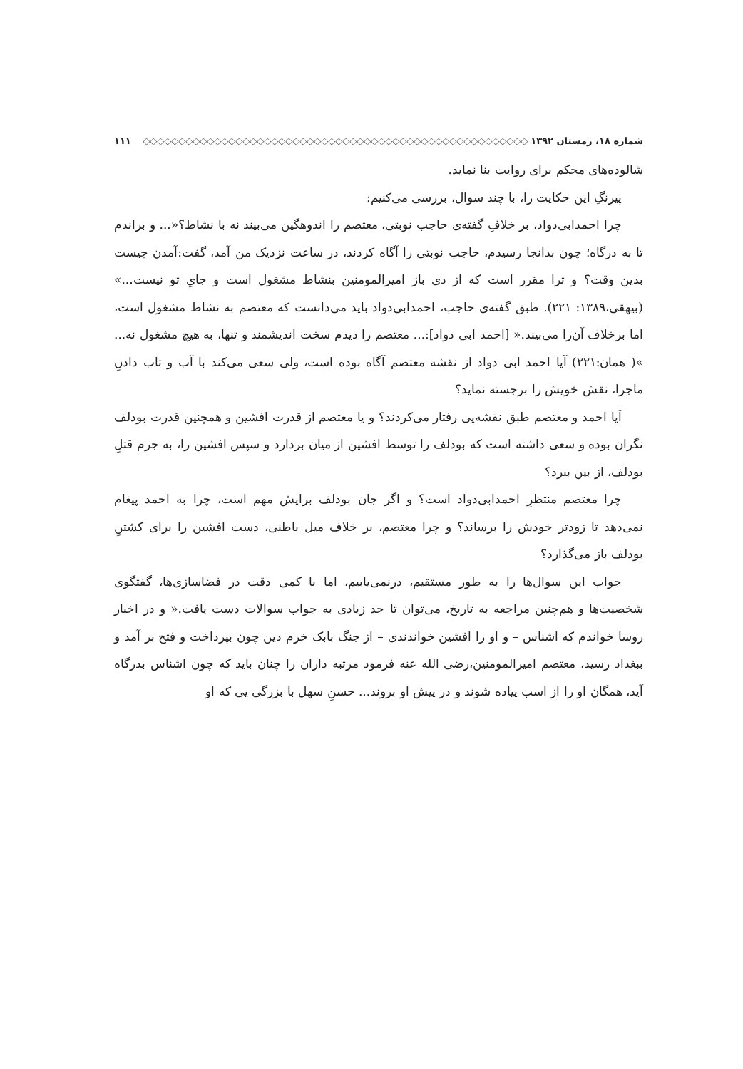شماره ۱۸، زمستان ۱۳۹۲ ◇◇◇◇◇◇◇◇◇◇◇◇◇◇◇◇◇◇◇◇◇◇◇◇◇◇◇◇◇◇◇◇◇◇◇◇◇◇◇◇◇◇◇◇◇◇◇◇◇◇◇◇◇◇ ۱۱۱
شالوده‌های محکم برای روایت بنا نماید.
پیرنگِ این حکایت را، با چند سوال، بررسی می‌کنیم:
چرا احمدابی‌دواد، بر خلافِ گفته‌ی حاجب نوبتی، معتصم را اندوهگین می‌بیند نه با نشاط؟«... و براندم تا به درگاه؛ چون بدانجا رسیدم، حاجب نوبتی را آگاه کردند، در ساعت نزدیک من آمد، گفت:آمدن چیست بدین وقت؟ و ترا مقرر است که از دی باز امیرالمومنین بنشاط مشغول است و جایِ تو نیست...» (بیهقی،۱۳۸۹: ۲۲۱). طبق گفته‌ی حاجب، احمدابی‌دواد باید می‌دانست که معتصم به نشاط مشغول است، اما برخلاف آن‌را می‌بیند.« [احمد ابی دواد]:... معتصم را دیدم سخت اندیشمند و تنها، به هیچ مشغول نه... »( همان:۲۲۱) آیا احمد ابی دواد از نقشه معتصم آگاه بوده است، ولی سعی می‌کند با آب و تاب دادنِ ماجرا، نقش خویش را برجسته نماید؟
آیا احمد و معتصم طبق نقشه‌یی رفتار می‌کردند؟ و یا معتصم از قدرت افشین و همچنین قدرت بودلف نگران بوده و سعی داشته است که بودلف را توسط افشین از میان بردارد و سپس افشین را، به جرم قتلِ بودلف، از بین ببرد؟
چرا معتصم منتظرِ احمدابی‌دواد است؟ و اگر جان بودلف برایش مهم است، چرا به احمد پیغام نمی‌دهد تا زودتر خودش را برساند؟ و چرا معتصم، بر خلاف میل باطنی، دست افشین را برای کشتنِ بودلف باز می‌گذارد؟
جواب این سوال‌ها را به طور مستقیم، درنمی‌یابیم، اما با کمی دقت در فضاسازی‌ها، گفتگوی شخصیت‌ها و هم‌چنین مراجعه به تاریخ، می‌توان تا حد زیادی به جواب سوالات دست یافت.« و در اخبار روسا خواندم که اشناس – و او را افشین خواندندی – از جنگ بابک خرم دین چون بپرداخت و فتح بر آمد و ببغداد رسید، معتصم امیرالمومنین،رضی الله عنه فرمود مرتبه داران را چنان باید که چون اشناس بدرگاه آید، همگان او را از اسب پیاده شوند و در پیش او بروند... حسنِ سهل با بزرگی یی که او